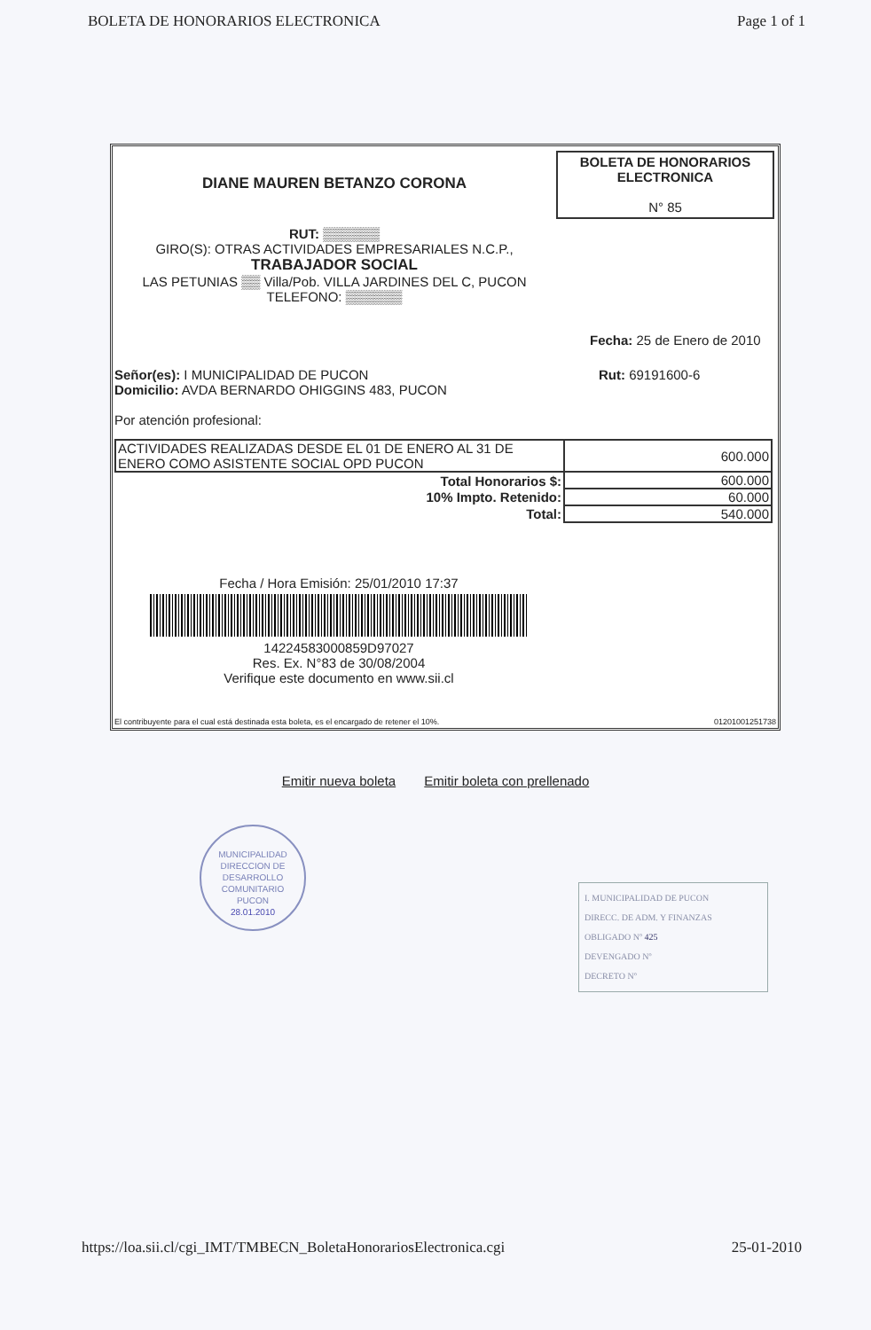BOLETA DE HONORARIOS ELECTRONICA Page 1 of 1
BOLETA DE HONORARIOS
ELECTRONICA
N° 85
DIANE MAUREN BETANZO CORONA
RUT: ▒▒▒▒▒▒
GIRO(S): OTRAS ACTIVIDADES EMPRESARIALES N.C.P.,
TRABAJADOR SOCIAL
LAS PETUNIAS ▒▒ Villa/Pob. VILLA JARDINES DEL C, PUCON
TELEFONO: ▒▒▒▒▒▒
Fecha: 25 de Enero de 2010
Rut: 69191600-6
Señor(es): I MUNICIPALIDAD DE PUCON
Domicilio: AVDA BERNARDO OHIGGINS 483, PUCON
Por atención profesional:
| ACTIVIDADES REALIZADAS DESDE EL 01 DE ENERO AL 31 DE ENERO COMO ASISTENTE SOCIAL OPD PUCON | 600.000 |
| Total Honorarios $: | 600.000 |
| 10% Impto. Retenido: | 60.000 |
| Total: | 540.000 |
Fecha / Hora Emisión: 25/01/2010 17:37
14224583000859D97027
Res. Ex. N°83 de 30/08/2004
Verifique este documento en www.sii.cl
El contribuyente para el cual está destinada esta boleta, es el encargado de retener el 10%.
01201001251738
Emitir nueva boleta Emitir boleta con prellenado
MUNICIPALIDAD
DIRECCION DE
DESARROLLO
COMUNITARIO
PUCON
28.01.2010
I. MUNICIPALIDAD DE PUCON
DIRECC. DE ADM. Y FINANZAS
OBLIGADO Nº 425
DEVENGADO Nº
DECRETO Nº
https://loa.sii.cl/cgi_IMT/TMBECN_BoletaHonorariosElectronica.cgi 25-01-2010